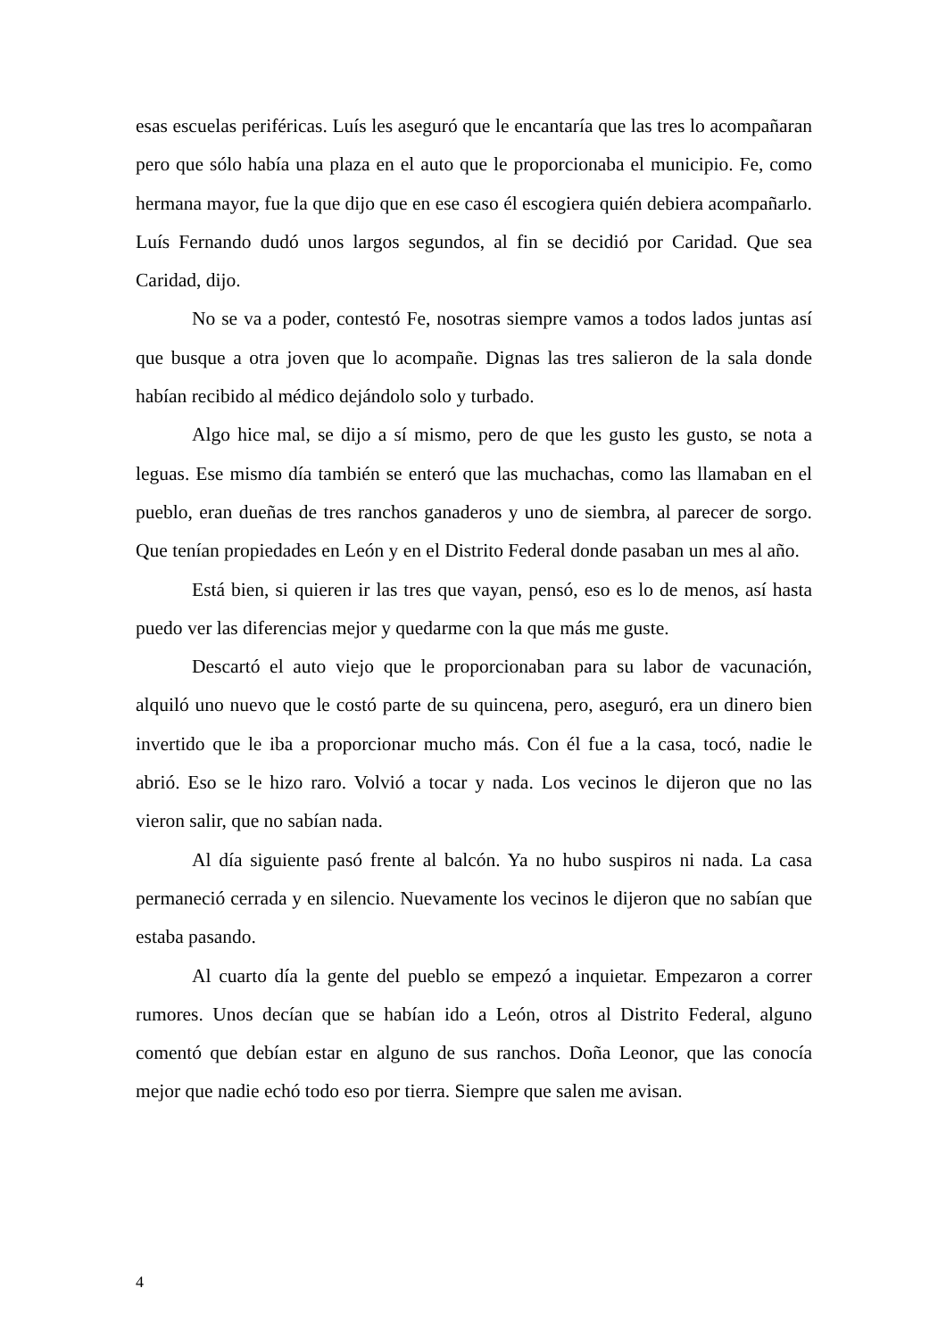esas escuelas periféricas. Luís les aseguró que le encantaría que las tres lo acompañaran pero que sólo había una plaza en el auto que le proporcionaba el municipio. Fe, como hermana mayor, fue la que dijo que en ese caso él escogiera quién debiera acompañarlo. Luís Fernando dudó unos largos segundos, al fin se decidió por Caridad. Que sea Caridad, dijo.
No se va a poder, contestó Fe, nosotras siempre vamos a todos lados juntas así que busque a otra joven que lo acompañe. Dignas las tres salieron de la sala donde habían recibido al médico dejándolo solo y turbado.
Algo hice mal, se dijo a sí mismo, pero de que les gusto les gusto, se nota a leguas. Ese mismo día también se enteró que las muchachas, como las llamaban en el pueblo, eran dueñas de tres ranchos ganaderos y uno de siembra, al parecer de sorgo. Que tenían propiedades en León y en el Distrito Federal donde pasaban un mes al año.
Está bien, si quieren ir las tres que vayan, pensó, eso es lo de menos, así hasta puedo ver las diferencias mejor y quedarme con la que más me guste.
Descartó el auto viejo que le proporcionaban para su labor de vacunación, alquiló uno nuevo que le costó parte de su quincena, pero, aseguró, era un dinero bien invertido que le iba a proporcionar mucho más. Con él fue a la casa, tocó, nadie le abrió. Eso se le hizo raro. Volvió a tocar y nada. Los vecinos le dijeron que no las vieron salir, que no sabían nada.
Al día siguiente pasó frente al balcón. Ya no hubo suspiros ni nada. La casa permaneció cerrada y en silencio. Nuevamente los vecinos le dijeron que no sabían que estaba pasando.
Al cuarto día la gente del pueblo se empezó a inquietar. Empezaron a correr rumores. Unos decían que se habían ido a León, otros al Distrito Federal, alguno comentó que debían estar en alguno de sus ranchos. Doña Leonor, que las conocía mejor que nadie echó todo eso por tierra. Siempre que salen me avisan.
4